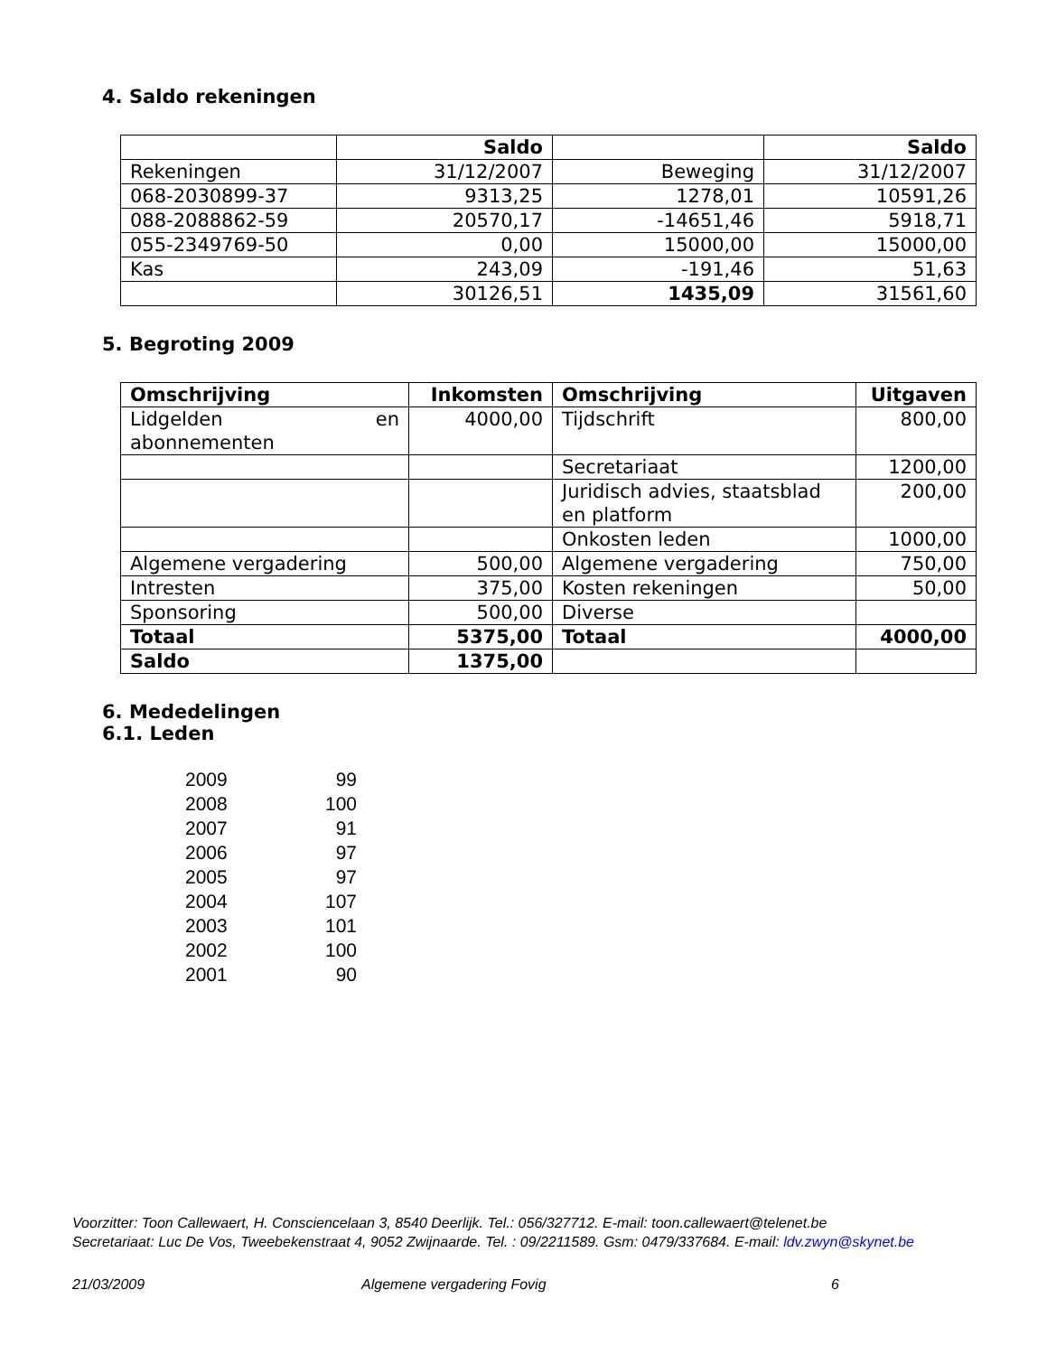4. Saldo rekeningen
| | Saldo | | Saldo |
| Rekeningen | 31/12/2007 | Beweging | 31/12/2007 |
| 068-2030899-37 | 9313,25 | 1278,01 | 10591,26 |
| 088-2088862-59 | 20570,17 | -14651,46 | 5918,71 |
| 055-2349769-50 | 0,00 | 15000,00 | 15000,00 |
| Kas | 243,09 | -191,46 | 51,63 |
| | 30126,51 | 1435,09 | 31561,60 |
5. Begroting 2009
| Omschrijving | Inkomsten | Omschrijving | Uitgaven |
| Lidgelden en abonnementen | 4000,00 | Tijdschrift | 800,00 |
| | | Secretariaat | 1200,00 |
| | | Juridisch advies, staatsblad en platform | 200,00 |
| | | Onkosten leden | 1000,00 |
| Algemene vergadering | 500,00 | Algemene vergadering | 750,00 |
| Intresten | 375,00 | Kosten rekeningen | 50,00 |
| Sponsoring | 500,00 | Diverse | |
| Totaal | 5375,00 | Totaal | 4000,00 |
| Saldo | 1375,00 | | |
6. Mededelingen
6.1. Leden
| 2009 | 99 |
| 2008 | 100 |
| 2007 | 91 |
| 2006 | 97 |
| 2005 | 97 |
| 2004 | 107 |
| 2003 | 101 |
| 2002 | 100 |
| 2001 | 90 |
Voorzitter: Toon Callewaert, H. Consciencelaan 3, 8540 Deerlijk. Tel.: 056/327712. E-mail: toon.callewaert@telenet.be
Secretariaat: Luc De Vos, Tweebekenstraat 4, 9052 Zwijnaarde. Tel. : 09/2211589. Gsm: 0479/337684. E-mail: ldv.zwyn@skynet.be
21/03/2009 Algemene vergadering Fovig 6